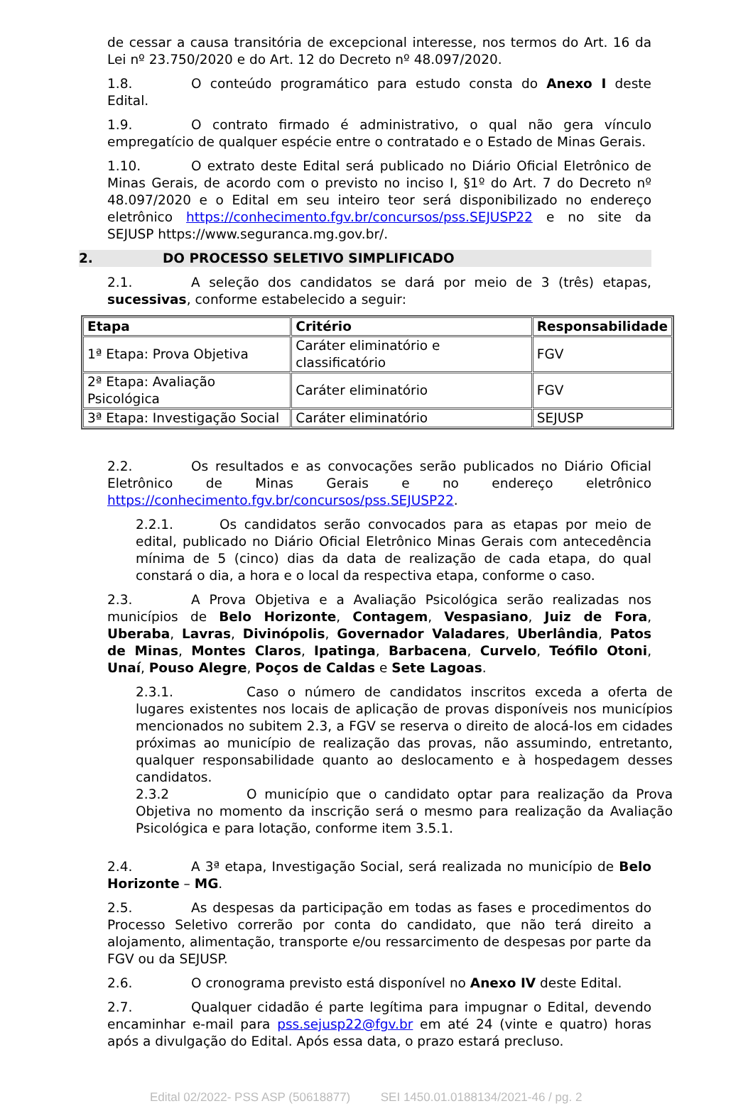de cessar a causa transitória de excepcional interesse, nos termos do Art. 16 da Lei nº 23.750/2020 e do Art. 12 do Decreto nº 48.097/2020.
1.8. O conteúdo programático para estudo consta do Anexo I deste Edital.
1.9. O contrato firmado é administrativo, o qual não gera vínculo empregatício de qualquer espécie entre o contratado e o Estado de Minas Gerais.
1.10. O extrato deste Edital será publicado no Diário Oficial Eletrônico de Minas Gerais, de acordo com o previsto no inciso I, §1º do Art. 7 do Decreto nº 48.097/2020 e o Edital em seu inteiro teor será disponibilizado no endereço eletrônico https://conhecimento.fgv.br/concursos/pss.SEJUSP22 e no site da SEJUSP https://www.seguranca.mg.gov.br/.
2. DO PROCESSO SELETIVO SIMPLIFICADO
2.1. A seleção dos candidatos se dará por meio de 3 (três) etapas, sucessivas, conforme estabelecido a seguir:
| Etapa | Critério | Responsabilidade |
| --- | --- | --- |
| 1ª Etapa: Prova Objetiva | Caráter eliminatório e classificatório | FGV |
| 2ª Etapa: Avaliação Psicológica | Caráter eliminatório | FGV |
| 3ª Etapa: Investigação Social | Caráter eliminatório | SEJUSP |
2.2. Os resultados e as convocações serão publicados no Diário Oficial Eletrônico de Minas Gerais e no endereço eletrônico https://conhecimento.fgv.br/concursos/pss.SEJUSP22.
2.2.1. Os candidatos serão convocados para as etapas por meio de edital, publicado no Diário Oficial Eletrônico Minas Gerais com antecedência mínima de 5 (cinco) dias da data de realização de cada etapa, do qual constará o dia, a hora e o local da respectiva etapa, conforme o caso.
2.3. A Prova Objetiva e a Avaliação Psicológica serão realizadas nos municípios de Belo Horizonte, Contagem, Vespasiano, Juiz de Fora, Uberaba, Lavras, Divinópolis, Governador Valadares, Uberlândia, Patos de Minas, Montes Claros, Ipatinga, Barbacena, Curvelo, Teófilo Otoni, Unaí, Pouso Alegre, Poços de Caldas e Sete Lagoas.
2.3.1. Caso o número de candidatos inscritos exceda a oferta de lugares existentes nos locais de aplicação de provas disponíveis nos municípios mencionados no subitem 2.3, a FGV se reserva o direito de alocá-los em cidades próximas ao município de realização das provas, não assumindo, entretanto, qualquer responsabilidade quanto ao deslocamento e à hospedagem desses candidatos.
2.3.2 O município que o candidato optar para realização da Prova Objetiva no momento da inscrição será o mesmo para realização da Avaliação Psicológica e para lotação, conforme item 3.5.1.
2.4. A 3ª etapa, Investigação Social, será realizada no município de Belo Horizonte – MG.
2.5. As despesas da participação em todas as fases e procedimentos do Processo Seletivo correrão por conta do candidato, que não terá direito a alojamento, alimentação, transporte e/ou ressarcimento de despesas por parte da FGV ou da SEJUSP.
2.6. O cronograma previsto está disponível no Anexo IV deste Edital.
2.7. Qualquer cidadão é parte legítima para impugnar o Edital, devendo encaminhar e-mail para pss.sejusp22@fgv.br em até 24 (vinte e quatro) horas após a divulgação do Edital. Após essa data, o prazo estará precluso.
Edital 02/2022- PSS ASP (50618877) SEI 1450.01.0188134/2021-46 / pg. 2